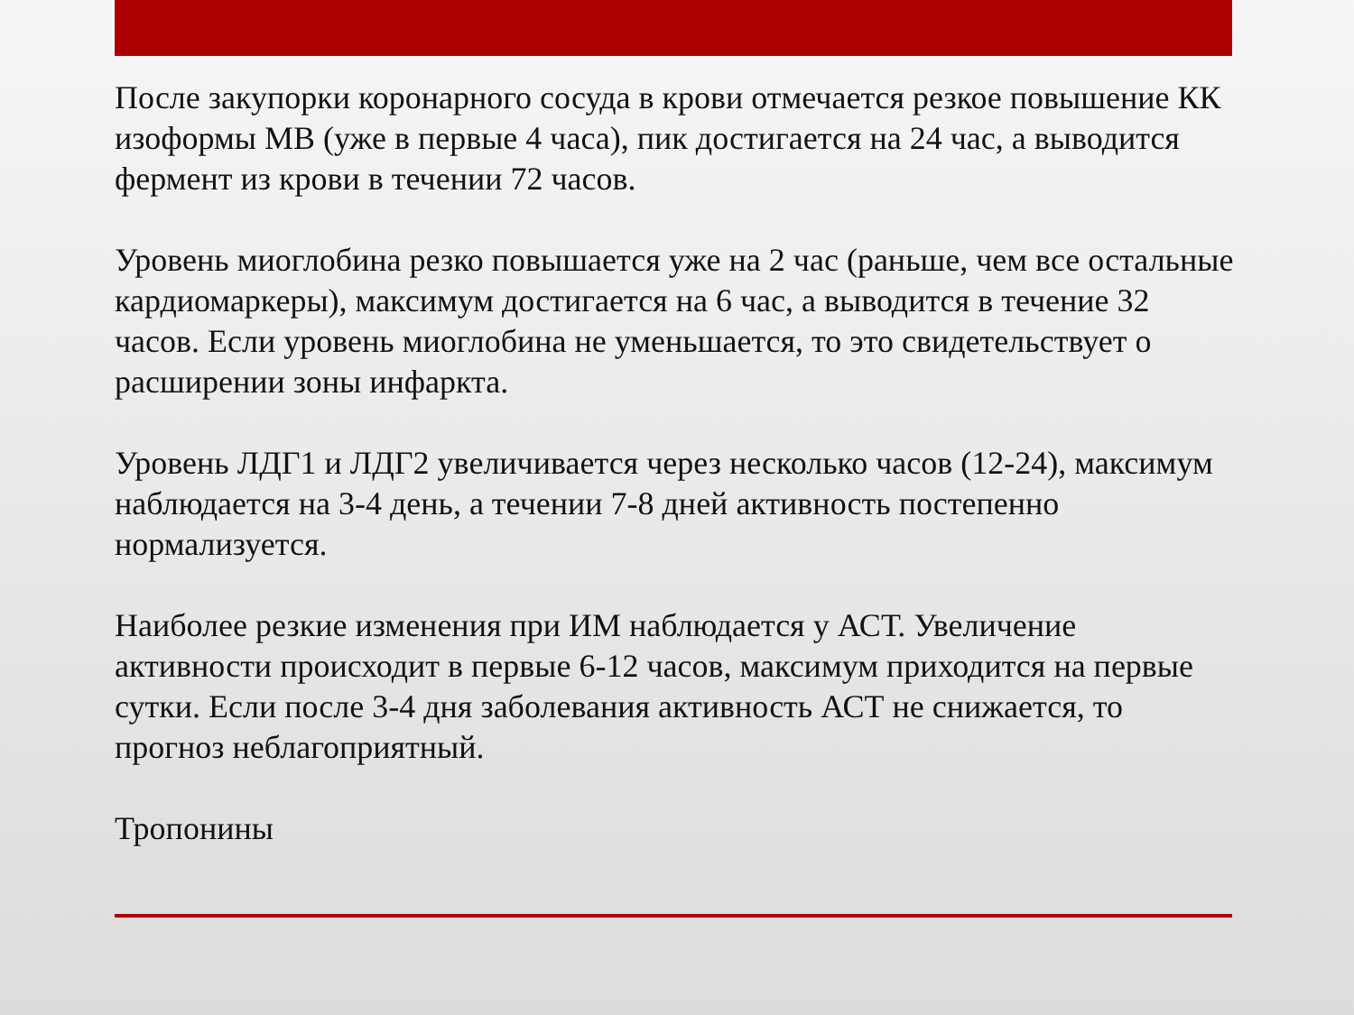После закупорки коронарного сосуда в крови отмечается резкое повышение КК изоформы МВ (уже в первые 4 часа), пик достигается на 24 час, а выводится фермент из крови в течении 72 часов.
Уровень миоглобина резко повышается уже на 2 час (раньше, чем все остальные кардиомаркеры), максимум достигается на 6 час, а выводится в течение 32 часов. Если уровень миоглобина не уменьшается, то это свидетельствует о расширении зоны инфаркта.
Уровень ЛДГ1 и ЛДГ2 увеличивается через несколько часов (12-24), максимум наблюдается на 3-4 день, а течении 7-8 дней активность постепенно нормализуется.
Наиболее резкие изменения при ИМ наблюдается у АСТ. Увеличение активности происходит в первые 6-12 часов, максимум приходится на первые сутки. Если после 3-4 дня заболевания активность АСТ не снижается, то прогноз неблагоприятный.
Тропонины